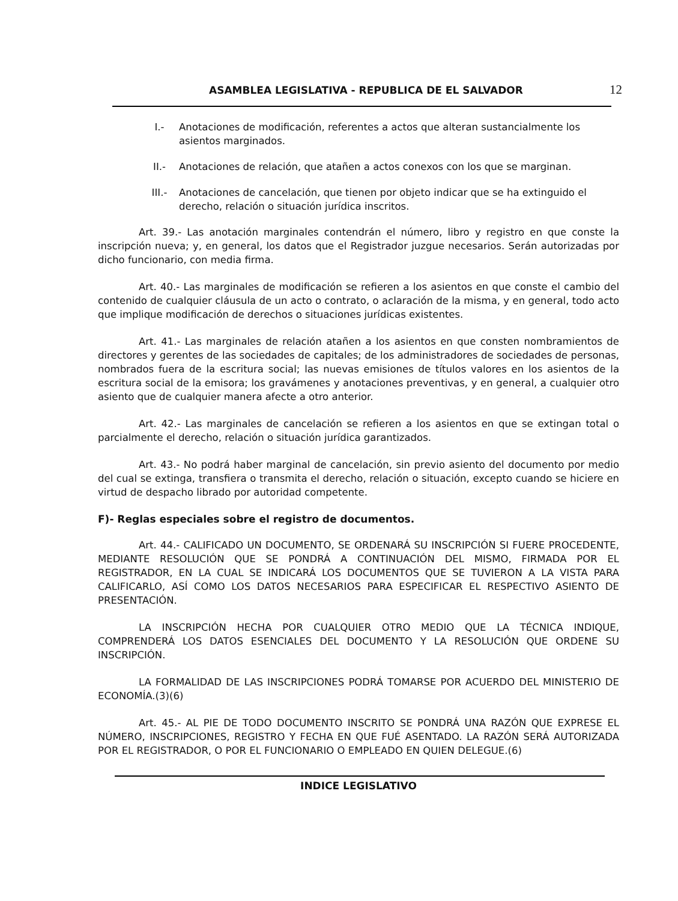ASAMBLEA LEGISLATIVA - REPUBLICA DE EL SALVADOR 12
I.- Anotaciones de modificación, referentes a actos que alteran sustancialmente los asientos marginados.
II.- Anotaciones de relación, que atañen a actos conexos con los que se marginan.
III.- Anotaciones de cancelación, que tienen por objeto indicar que se ha extinguido el derecho, relación o situación jurídica inscritos.
Art. 39.- Las anotación marginales contendrán el número, libro y registro en que conste la inscripción nueva; y, en general, los datos que el Registrador juzgue necesarios. Serán autorizadas por dicho funcionario, con media firma.
Art. 40.- Las marginales de modificación se refieren a los asientos en que conste el cambio del contenido de cualquier cláusula de un acto o contrato, o aclaración de la misma, y en general, todo acto que implique modificación de derechos o situaciones jurídicas existentes.
Art. 41.- Las marginales de relación atañen a los asientos en que consten nombramientos de directores y gerentes de las sociedades de capitales; de los administradores de sociedades de personas, nombrados fuera de la escritura social; las nuevas emisiones de títulos valores en los asientos de la escritura social de la emisora; los gravámenes y anotaciones preventivas, y en general, a cualquier otro asiento que de cualquier manera afecte a otro anterior.
Art. 42.- Las marginales de cancelación se refieren a los asientos en que se extingan total o parcialmente el derecho, relación o situación jurídica garantizados.
Art. 43.- No podrá haber marginal de cancelación, sin previo asiento del documento por medio del cual se extinga, transfiera o transmita el derecho, relación o situación, excepto cuando se hiciere en virtud de despacho librado por autoridad competente.
F)- Reglas especiales sobre el registro de documentos.
Art. 44.- CALIFICADO UN DOCUMENTO, SE ORDENARÁ SU INSCRIPCIÓN SI FUERE PROCEDENTE, MEDIANTE RESOLUCIÓN QUE SE PONDRÁ A CONTINUACIÓN DEL MISMO, FIRMADA POR EL REGISTRADOR, EN LA CUAL SE INDICARÁ LOS DOCUMENTOS QUE SE TUVIERON A LA VISTA PARA CALIFICARLO, ASÍ COMO LOS DATOS NECESARIOS PARA ESPECIFICAR EL RESPECTIVO ASIENTO DE PRESENTACIÓN.
LA INSCRIPCIÓN HECHA POR CUALQUIER OTRO MEDIO QUE LA TÉCNICA INDIQUE, COMPRENDERÁ LOS DATOS ESENCIALES DEL DOCUMENTO Y LA RESOLUCIÓN QUE ORDENE SU INSCRIPCIÓN.
LA FORMALIDAD DE LAS INSCRIPCIONES PODRÁ TOMARSE POR ACUERDO DEL MINISTERIO DE ECONOMÍA.(3)(6)
Art. 45.- AL PIE DE TODO DOCUMENTO INSCRITO SE PONDRÁ UNA RAZÓN QUE EXPRESE EL NÚMERO, INSCRIPCIONES, REGISTRO Y FECHA EN QUE FUÉ ASENTADO. LA RAZÓN SERÁ AUTORIZADA POR EL REGISTRADOR, O POR EL FUNCIONARIO O EMPLEADO EN QUIEN DELEGUE.(6)
INDICE LEGISLATIVO